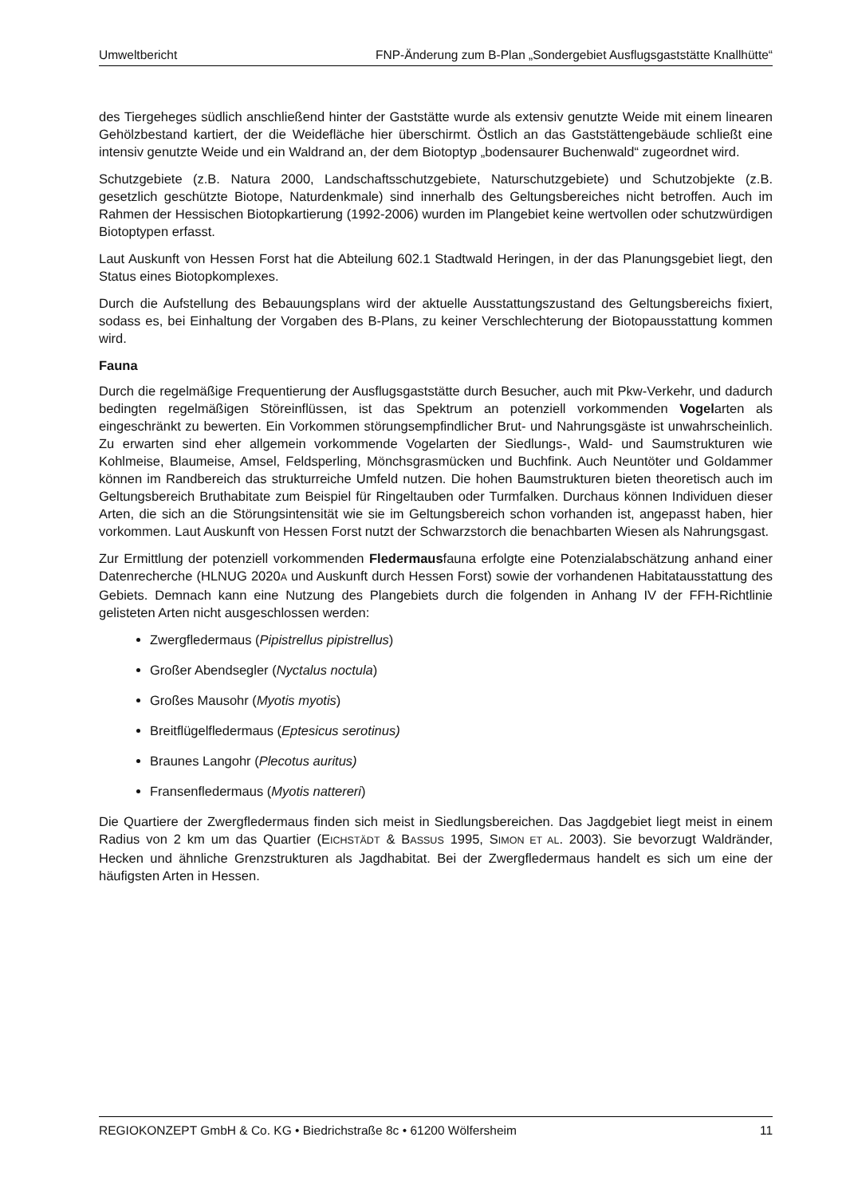Umweltbericht FNP-Änderung zum B-Plan „Sondergebiet Ausflugsgaststätte Knallhütte“
des Tiergeheges südlich anschließend hinter der Gaststätte wurde als extensiv genutzte Weide mit einem linearen Gehölzbestand kartiert, der die Weidefläche hier überschirmt. Östlich an das Gaststättengebäude schließt eine intensiv genutzte Weide und ein Waldrand an, der dem Biotoptyp „bodensaurer Buchenwald“ zugeordnet wird.
Schutzgebiete (z.B. Natura 2000, Landschaftsschutzgebiete, Naturschutzgebiete) und Schutzobjekte (z.B. gesetzlich geschützte Biotope, Naturdenkmale) sind innerhalb des Geltungsbereiches nicht betroffen. Auch im Rahmen der Hessischen Biotopkartierung (1992-2006) wurden im Plangebiet keine wertvollen oder schutzwürdigen Biotoptypen erfasst.
Laut Auskunft von Hessen Forst hat die Abteilung 602.1 Stadtwald Heringen, in der das Planungsgebiet liegt, den Status eines Biotopkomplexes.
Durch die Aufstellung des Bebauungsplans wird der aktuelle Ausstattungszustand des Geltungsbereichs fixiert, sodass es, bei Einhaltung der Vorgaben des B-Plans, zu keiner Verschlechterung der Biotopausstattung kommen wird.
Fauna
Durch die regelmäßige Frequentierung der Ausflugsgaststätte durch Besucher, auch mit Pkw-Verkehr, und dadurch bedingten regelmäßigen Störeinflüssen, ist das Spektrum an potenziell vorkommenden Vogelarten als eingeschränkt zu bewerten. Ein Vorkommen störungsempfindlicher Brut- und Nahrungsgäste ist unwahrscheinlich. Zu erwarten sind eher allgemein vorkommende Vogelarten der Siedlungs-, Wald- und Saumstrukturen wie Kohlmeise, Blaumeise, Amsel, Feldsperling, Mönchsgrasmücken und Buchfink. Auch Neuntöter und Goldammer können im Randbereich das strukturreiche Umfeld nutzen. Die hohen Baumstrukturen bieten theoretisch auch im Geltungsbereich Bruthabitate zum Beispiel für Ringeltauben oder Turmfalken. Durchaus können Individuen dieser Arten, die sich an die Störungsintensität wie sie im Geltungsbereich schon vorhanden ist, angepasst haben, hier vorkommen. Laut Auskunft von Hessen Forst nutzt der Schwarzstorch die benachbarten Wiesen als Nahrungsgast.
Zur Ermittlung der potenziell vorkommenden Fledermausfauna erfolgte eine Potenzialabschätzung anhand einer Datenrecherche (HLNUG 2020A und Auskunft durch Hessen Forst) sowie der vorhandenen Habitatausstattung des Gebiets. Demnach kann eine Nutzung des Plangebiets durch die folgenden in Anhang IV der FFH-Richtlinie gelisteten Arten nicht ausgeschlossen werden:
Zwergfledermaus (Pipistrellus pipistrellus)
Großer Abendsegler (Nyctalus noctula)
Großes Mausohr (Myotis myotis)
Breitflügelfledermaus (Eptesicus serotinus)
Braunes Langohr (Plecotus auritus)
Fransenfledermaus (Myotis nattereri)
Die Quartiere der Zwergfledermaus finden sich meist in Siedlungsbereichen. Das Jagdgebiet liegt meist in einem Radius von 2 km um das Quartier (EICHSTÄDT & BASSUS 1995, SIMON ET AL. 2003). Sie bevorzugt Waldränder, Hecken und ähnliche Grenzstrukturen als Jagdhabitat. Bei der Zwergfledermaus handelt es sich um eine der häufigsten Arten in Hessen.
REGIOKONZEPT GmbH & Co. KG • Biedrichstraße 8c • 61200 Wölfersheim 11